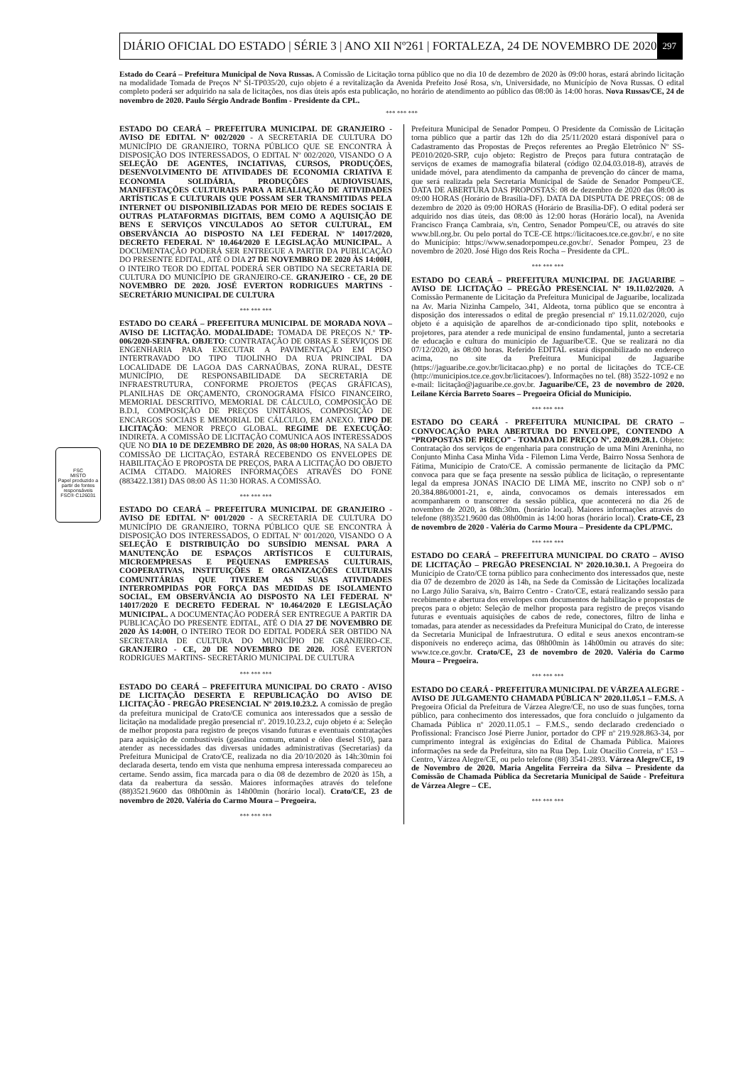DIÁRIO OFICIAL DO ESTADO | SÉRIE 3 | ANO XII Nº261 | FORTALEZA, 24 DE NOVEMBRO DE 2020 297
Estado do Ceará – Prefeitura Municipal de Nova Russas. A Comissão de Licitação torna público que no dia 10 de dezembro de 2020 às 09:00 horas, estará abrindo licitação na modalidade Tomada de Preços Nº SI-TP035/20, cujo objeto é a revitalização da Avenida Prefeito José Rosa, s/n, Universidade, no Município de Nova Russas. O edital completo poderá ser adquirido na sala de licitações, nos dias úteis após esta publicação, no horário de atendimento ao público das 08:00 às 14:00 horas. Nova Russas/CE, 24 de novembro de 2020. Paulo Sérgio Andrade Bonfim - Presidente da CPL.
*** *** ***
FSC
MISTO
Papel produzido a partir de fontes responsáveis
FSC® C126031
ESTADO DO CEARÁ – PREFEITURA MUNICIPAL DE GRANJEIRO - AVISO DE EDITAL Nº 002/2020 - A SECRETARIA DE CULTURA DO MUNICÍPIO DE GRANJEIRO, TORNA PÚBLICO QUE SE ENCONTRA À DISPOSIÇÃO DOS INTERESSADOS, O EDITAL Nº 002/2020, VISANDO O A SELEÇÃO DE AGENTES, INCIATIVAS, CURSOS, PRODUÇÕES, DESENVOLVIMENTO DE ATIVIDADES DE ECONOMIA CRIATIVA E ECONOMIA SOLIDÁRIA, PRODUÇÕES AUDIOVISUAIS, MANIFESTAÇÕES CULTURAIS PARA A REALIAÇÃO DE ATIVIDADES ARTÍSTICAS E CULTURAIS QUE POSSAM SER TRANSMITIDAS PELA INTERNET OU DISPONIBILIZADAS POR MEIO DE REDES SOCIAIS E OUTRAS PLATAFORMAS DIGITAIS, BEM COMO A AQUISIÇÃO DE BENS E SERVIÇOS VINCULADOS AO SETOR CULTURAL, EM OBSERVÂNCIA AO DISPOSTO NA LEI FEDERAL Nº 14017/2020, DECRETO FEDERAL Nº 10.464/2020 E LEGISLAÇÃO MUNICIPAL. A DOCUMENTAÇÃO PODERÁ SER ENTREGUE A PARTIR DA PUBLICAÇÃO DO PRESENTE EDITAL, ATÉ O DIA 27 DE NOVEMBRO DE 2020 ÀS 14:00H, O INTEIRO TEOR DO EDITAL PODERÁ SER OBTIDO NA SECRETARIA DE CULTURA DO MUNICÍPIO DE GRANJEIRO-CE. GRANJEIRO - CE, 20 DE NOVEMBRO DE 2020. JOSÉ EVERTON RODRIGUES MARTINS - SECRETÁRIO MUNICIPAL DE CULTURA
*** *** ***
ESTADO DO CEARÁ – PREFEITURA MUNICIPAL DE MORADA NOVA – AVISO DE LICITAÇÃO. MODALIDADE: TOMADA DE PREÇOS N.º TP-006/2020-SEINFRA. OBJETO: CONTRATAÇÃO DE OBRAS E SERVIÇOS DE ENGENHARIA PARA EXECUTAR A PAVIMENTAÇÃO EM PISO INTERTRAVADO DO TIPO TIJOLINHO DA RUA PRINCIPAL DA LOCALIDADE DE LAGOA DAS CARNAÚBAS, ZONA RURAL, DESTE MUNICÍPIO, DE RESPONSABILIDADE DA SECRETARIA DE INFRAESTRUTURA, CONFORME PROJETOS (PEÇAS GRÁFICAS), PLANILHAS DE ORÇAMENTO, CRONOGRAMA FÍSICO FINANCEIRO, MEMORIAL DESCRITIVO, MEMORIAL DE CÁLCULO, COMPOSIÇÃO DE B.D.I, COMPOSIÇÃO DE PREÇOS UNITÁRIOS, COMPOSIÇÃO DE ENCARGOS SOCIAIS E MEMORIAL DE CÁLCULO, EM ANEXO. TIPO DE LICITAÇÃO: MENOR PREÇO GLOBAL. REGIME DE EXECUÇÃO: INDIRETA. A COMISSÃO DE LICITAÇÃO COMUNICA AOS INTERESSADOS QUE NO DIA 10 DE DEZEMBRO DE 2020, ÀS 08:00 HORAS, NA SALA DA COMISSÃO DE LICITAÇÃO, ESTARÁ RECEBENDO OS ENVELOPES DE HABILITAÇÃO E PROPOSTA DE PREÇOS, PARA A LICITAÇÃO DO OBJETO ACIMA CITADO. MAIORES INFORMAÇÕES ATRAVÉS DO FONE (883422.1381) DAS 08:00 ÀS 11:30 HORAS. A COMISSÃO.
*** *** ***
ESTADO DO CEARÁ – PREFEITURA MUNICIPAL DE GRANJEIRO - AVISO DE EDITAL Nº 001/2020 - A SECRETARIA DE CULTURA DO MUNICÍPIO DE GRANJEIRO, TORNA PÚBLICO QUE SE ENCONTRA À DISPOSIÇÃO DOS INTERESSADOS, O EDITAL Nº 001/2020, VISANDO O A SELEÇÃO E DISTRIBUIÇÃO DO SUBSÍDIO MENSAL PARA A MANUTENÇÃO DE ESPAÇOS ARTÍSTICOS E CULTURAIS, MICROEMPRESAS E PEQUENAS EMPRESAS CULTURAIS, COOPERATIVAS, INSTITUIÇÕES E ORGANIZAÇÕES CULTURAIS COMUNITÁRIAS QUE TIVEREM AS SUAS ATIVIDADES INTERROMPIDAS POR FORÇA DAS MEDIDAS DE ISOLAMENTO SOCIAL, EM OBSERVÂNCIA AO DISPOSTO NA LEI FEDERAL Nº 14017/2020 E DECRETO FEDERAL Nº 10.464/2020 E LEGISLAÇÃO MUNICIPAL. A DOCUMENTAÇÃO PODERÁ SER ENTREGUE A PARTIR DA PUBLICAÇÃO DO PRESENTE EDITAL, ATÉ O DIA 27 DE NOVEMBRO DE 2020 ÀS 14:00H, O INTEIRO TEOR DO EDITAL PODERÁ SER OBTIDO NA SECRETARIA DE CULTURA DO MUNICÍPIO DE GRANJEIRO-CE. GRANJEIRO - CE, 20 DE NOVEMBRO DE 2020. JOSÉ EVERTON RODRIGUES MARTINS- SECRETÁRIO MUNICIPAL DE CULTURA
*** *** ***
ESTADO DO CEARÁ – PREFEITURA MUNICIPAL DO CRATO - AVISO DE LICITAÇÃO DESERTA E REPUBLICAÇÃO DO AVISO DE LICITAÇÃO - PREGÃO PRESENCIAL Nº 2019.10.23.2. A comissão de pregão da prefeitura municipal de Crato/CE comunica aos interessados que a sessão de licitação na modalidade pregão presencial nº. 2019.10.23.2, cujo objeto é a: Seleção de melhor proposta para registro de preços visando futuras e eventuais contratações para aquisição de combustíveis (gasolina comum, etanol e óleo diesel S10), para atender as necessidades das diversas unidades administrativas (Secretarias) da Prefeitura Municipal de Crato/CE, realizada no dia 20/10/2020 às 14h:30min foi declarada deserta, tendo em vista que nenhuma empresa interessada compareceu ao certame. Sendo assim, fica marcada para o dia 08 de dezembro de 2020 às 15h, a data da reabertura da sessão. Maiores informações através do telefone (88)3521.9600 das 08h00min às 14h00min (horário local). Crato/CE, 23 de novembro de 2020. Valéria do Carmo Moura – Pregoeira.
*** *** ***
Prefeitura Municipal de Senador Pompeu. O Presidente da Comissão de Licitação torna público que a partir das 12h do dia 25/11/2020 estará disponível para o Cadastramento das Propostas de Preços referentes ao Pregão Eletrônico Nº SS-PE010/2020-SRP, cujo objeto: Registro de Preços para futura contratação de serviços de exames de mamografia bilateral (código 02.04.03.018-8), através de unidade móvel, para atendimento da campanha de prevenção do câncer de mama, que será realizada pela Secretaria Municipal de Saúde de Senador Pompeu/CE. DATA DE ABERTURA DAS PROPOSTAS: 08 de dezembro de 2020 das 08:00 às 09:00 HORAS (Horário de Brasília-DF). DATA DA DISPUTA DE PREÇOS: 08 de dezembro de 2020 às 09:00 HORAS (Horário de Brasília-DF). O edital poderá ser adquirido nos dias úteis, das 08:00 às 12:00 horas (Horário local), na Avenida Francisco França Cambraia, s/n, Centro, Senador Pompeu/CE, ou através do site www.bll.org.br. Ou pelo portal do TCE-CE https://licitacoes.tce.ce.gov.br/, e no site do Município: https://www.senadorpompeu.ce.gov.br/. Senador Pompeu, 23 de novembro de 2020. José Higo dos Reis Rocha – Presidente da CPL.
*** *** ***
ESTADO DO CEARÁ – PREFEITURA MUNICIPAL DE JAGUARIBE – AVISO DE LICITAÇÃO – PREGÃO PRESENCIAL Nº 19.11.02/2020. A Comissão Permanente de Licitação da Prefeitura Municipal de Jaguaribe, localizada na Av. Maria Nizinha Campelo, 341, Aldeota, torna público que se encontra à disposição dos interessados o edital de pregão presencial nº 19.11.02/2020, cujo objeto é a aquisição de aparelhos de ar-condicionado tipo split, notebooks e projetores, para atender a rede municipal de ensino fundamental, junto a secretaria de educação e cultura do município de Jaguaribe/CE. Que se realizará no dia 07/12/2020, às 08:00 horas. Referido EDITAL estará disponibilizado no endereço acima, no site da Prefeitura Municipal de Jaguaribe (https://jaguaribe.ce.gov.br/licitacao.php) e no portal de licitações do TCE-CE (http://municipios.tce.ce.gov.br/licitacoes/). Informações no tel. (88) 3522-1092 e no e-mail: licitação@jaguaribe.ce.gov.br. Jaguaribe/CE, 23 de novembro de 2020. Leilane Kércia Barreto Soares – Pregoeira Oficial do Município.
*** *** ***
ESTADO DO CEARÁ - PREFEITURA MUNICIPAL DE CRATO – CONVOCAÇÃO PARA ABERTURA DO ENVELOPE, CONTENDO A “PROPOSTAS DE PREÇO” - TOMADA DE PREÇO Nº. 2020.09.28.1. Objeto: Contratação dos serviços de engenharia para construção de uma Mini Areninha, no Conjunto Minha Casa Minha Vida - Filemon Lima Verde, Bairro Nossa Senhora de Fátima, Município de Crato/CE. A comissão permanente de licitação da PMC convoca para que se faça presente na sessão pública de licitação, o representante legal da empresa JONAS INACIO DE LIMA ME, inscrito no CNPJ sob o nº 20.384.886/0001-21, e, ainda, convocamos os demais interessados em acompanharem o transcorrer da sessão pública, que acontecerá no dia 26 de novembro de 2020, às 08h:30m. (horário local). Maiores informações através do telefone (88)3521.9600 das 08h00min às 14:00 horas (horário local). Crato-CE, 23 de novembro de 2020 - Valéria do Carmo Moura – Presidente da CPL/PMC.
*** *** ***
ESTADO DO CEARÁ – PREFEITURA MUNICIPAL DO CRATO – AVISO DE LICITAÇÃO – PREGÃO PRESENCIAL Nº 2020.10.30.1. A Pregoeira do Município de Crato/CE torna público para conhecimento dos interessados que, neste dia 07 de dezembro de 2020 às 14h, na Sede da Comissão de Licitações localizada no Largo Júlio Saraiva, s/n, Bairro Centro - Crato/CE, estará realizando sessão para recebimento e abertura dos envelopes com documentos de habilitação e propostas de preços para o objeto: Seleção de melhor proposta para registro de preços visando futuras e eventuais aquisições de cabos de rede, conectores, filtro de linha e tomadas, para atender as necessidades da Prefeitura Municipal do Crato, de interesse da Secretaria Municipal de Infraestrutura. O edital e seus anexos encontram-se disponíveis no endereço acima, das 08h00min às 14h00min ou através do site: www.tce.ce.gov.br. Crato/CE, 23 de novembro de 2020. Valéria do Carmo Moura – Pregoeira.
*** *** ***
ESTADO DO CEARÁ - PREFEITURA MUNICIPAL DE VÁRZEA ALEGRE - AVISO DE JULGAMENTO CHAMADA PÚBLICA Nº 2020.11.05.1 – F.M.S. A Pregoeira Oficial da Prefeitura de Várzea Alegre/CE, no uso de suas funções, torna público, para conhecimento dos interessados, que fora concluído o julgamento da Chamada Pública nº 2020.11.05.1 – F.M.S., sendo declarado credenciado o Profissional: Francisco José Pierre Junior, portador do CPF nº 219.928.863-34, por cumprimento integral às exigências do Edital de Chamada Pública. Maiores informações na sede da Prefeitura, sito na Rua Dep. Luiz Otacílio Correia, nº 153 – Centro, Várzea Alegre/CE, ou pelo telefone (88) 3541-2893. Várzea Alegre/CE, 19 de Novembro de 2020. Maria Angelita Ferreira da Silva – Presidente da Comissão de Chamada Pública da Secretaria Municipal de Saúde - Prefeitura de Várzea Alegre – CE.
*** *** ***